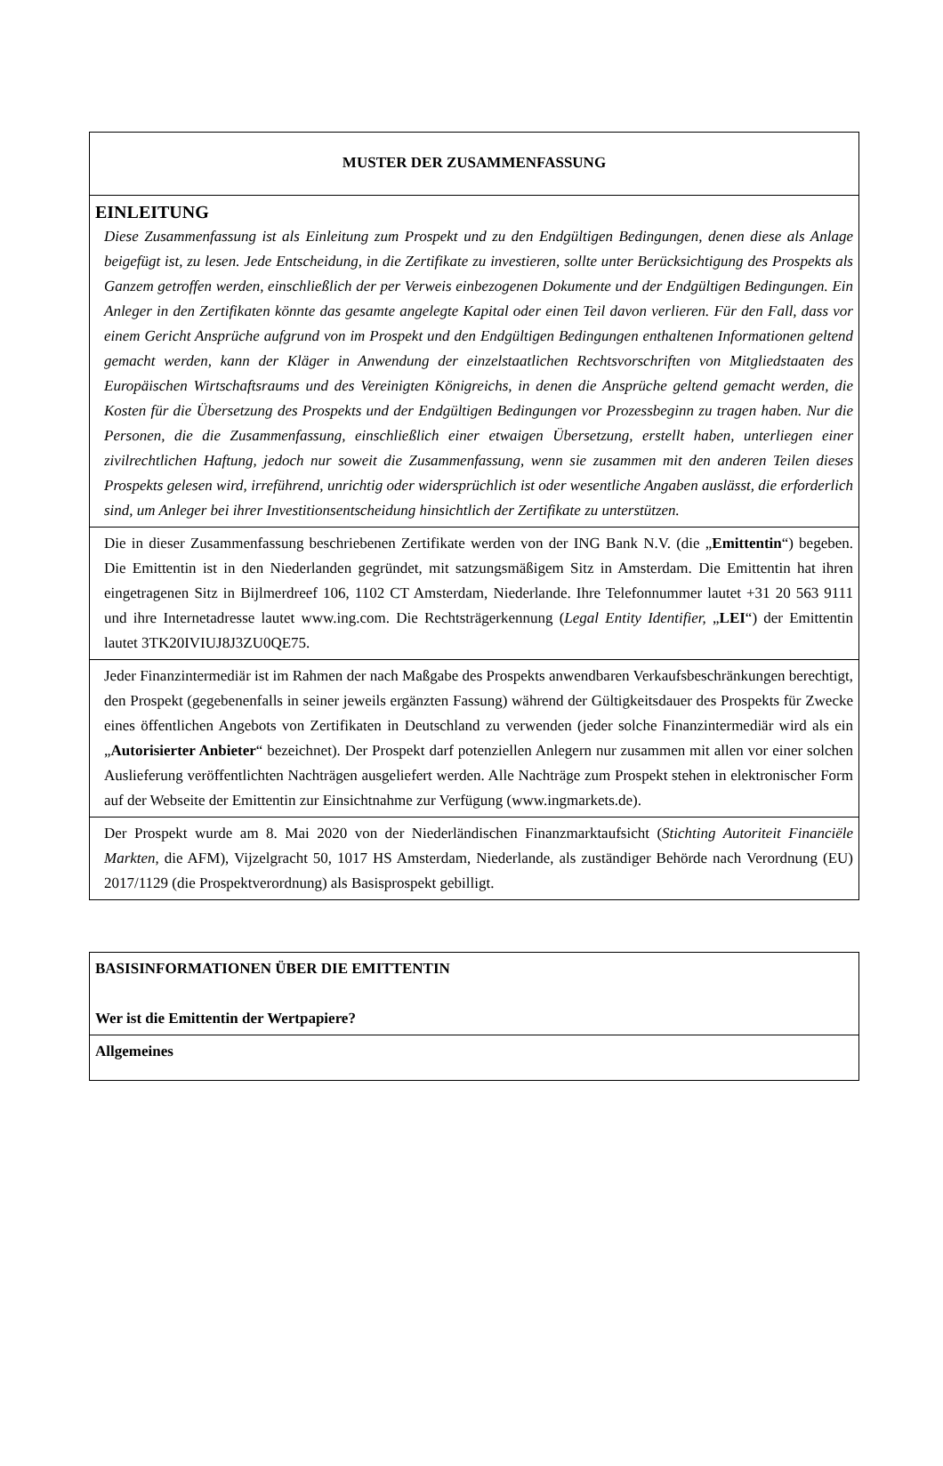| MUSTER DER ZUSAMMENFASSUNG |
| EINLEITUNG Diese Zusammenfassung ist als Einleitung zum Prospekt und zu den Endgültigen Bedingungen, denen diese als Anlage beigefügt ist, zu lesen. Jede Entscheidung, in die Zertifikate zu investieren, sollte unter Berücksichtigung des Prospekts als Ganzem getroffen werden, einschließlich der per Verweis einbezogenen Dokumente und der Endgültigen Bedingungen. Ein Anleger in den Zertifikaten könnte das gesamte angelegte Kapital oder einen Teil davon verlieren. Für den Fall, dass vor einem Gericht Ansprüche aufgrund von im Prospekt und den Endgültigen Bedingungen enthaltenen Informationen geltend gemacht werden, kann der Kläger in Anwendung der einzelstaatlichen Rechtsvorschriften von Mitgliedstaaten des Europäischen Wirtschaftsraums und des Vereinigten Königreichs, in denen die Ansprüche geltend gemacht werden, die Kosten für die Übersetzung des Prospekts und der Endgültigen Bedingungen vor Prozessbeginn zu tragen haben. Nur die Personen, die die Zusammenfassung, einschließlich einer etwaigen Übersetzung, erstellt haben, unterliegen einer zivilrechtlichen Haftung, jedoch nur soweit die Zusammenfassung, wenn sie zusammen mit den anderen Teilen dieses Prospekts gelesen wird, irreführend, unrichtig oder widersprüchlich ist oder wesentliche Angaben auslässt, die erforderlich sind, um Anleger bei ihrer Investitionsentscheidung hinsichtlich der Zertifikate zu unterstützen. |
| Die in dieser Zusammenfassung beschriebenen Zertifikate werden von der ING Bank N.V. (die „ Emittentin “) begeben. Die Emittentin ist in den Niederlanden gegründet, mit satzungsmäßigem Sitz in Amsterdam. Die Emittentin hat ihren eingetragenen Sitz in Bijlmerdreef 106, 1102 CT Amsterdam, Niederlande. Ihre Telefonnummer lautet +31 20 563 9111 und ihre Internetadresse lautet www.ing.com. Die Rechtsträgerkennung ( Legal Entity Identifier, „ LEI “) der Emittentin lautet 3TK20IVIUJ8J3ZU0QE75. |
| Jeder Finanzintermediär ist im Rahmen der nach Maßgabe des Prospekts anwendbaren Verkaufsbeschränkungen berechtigt, den Prospekt (gegebenenfalls in seiner jeweils ergänzten Fassung) während der Gültigkeitsdauer des Prospekts für Zwecke eines öffentlichen Angebots von Zertifikaten in Deutschland zu verwenden (jeder solche Finanzintermediär wird als ein „ Autorisierter Anbieter “ bezeichnet). Der Prospekt darf potenziellen Anlegern nur zusammen mit allen vor einer solchen Auslieferung veröffentlichten Nachträgen ausgeliefert werden. Alle Nachträge zum Prospekt stehen in elektronischer Form auf der Webseite der Emittentin zur Einsichtnahme zur Verfügung (www.ingmarkets.de). |
| Der Prospekt wurde am 8. Mai 2020 von der Niederländischen Finanzmarktaufsicht ( Stichting Autoriteit Financiële Markten , die AFM), Vijzelgracht 50, 1017 HS Amsterdam, Niederlande, als zuständiger Behörde nach Verordnung (EU) 2017/1129 (die Prospektverordnung) als Basisprospekt gebilligt. |
| BASISINFORMATIONEN ÜBER DIE EMITTENTIN Wer ist die Emittentin der Wertpapiere? |
| Allgemeines |